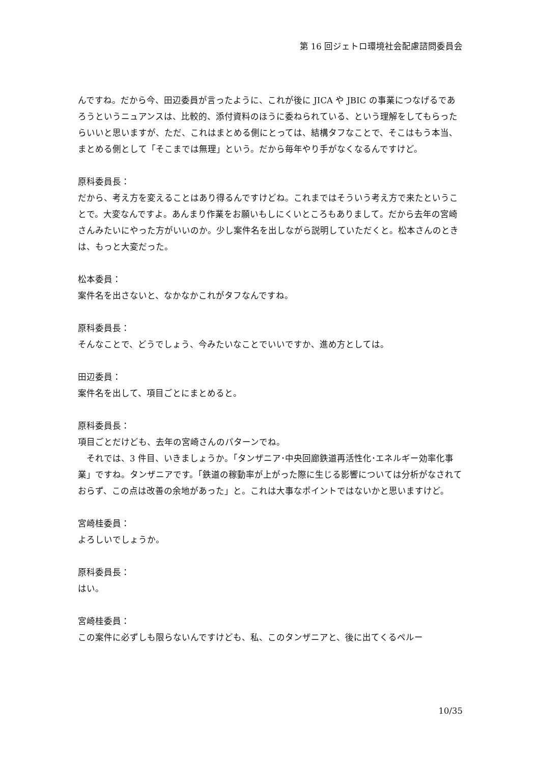第 16 回ジェトロ環境社会配慮諮問委員会
んですね。だから今、田辺委員が言ったように、これが後に JICA や JBIC の事業につなげるであろうというニュアンスは、比較的、添付資料のほうに委ねられている、という理解をしてもらったらいいと思いますが、ただ、これはまとめる側にとっては、結構タフなことで、そこはもう本当、まとめる側として「そこまでは無理」という。だから毎年やり手がなくなるんですけど。
原科委員長：
だから、考え方を変えることはあり得るんですけどね。これまではそういう考え方で来たということで。大変なんですよ。あんまり作業をお願いもしにくいところもありまして。だから去年の宮崎さんみたいにやった方がいいのか。少し案件名を出しながら説明していただくと。松本さんのときは、もっと大変だった。
松本委員：
案件名を出さないと、なかなかこれがタフなんですね。
原科委員長：
そんなことで、どうでしょう、今みたいなことでいいですか、進め方としては。
田辺委員：
案件名を出して、項目ごとにまとめると。
原科委員長：
項目ごとだけども、去年の宮崎さんのパターンでね。
　それでは、3 件目、いきましょうか。「タンザニア･中央回廊鉄道再活性化･エネルギー効率化事業」ですね。タンザニアです。「鉄道の稼動率が上がった際に生じる影響については分析がなされておらず、この点は改善の余地があった」と。これは大事なポイントではないかと思いますけど。
宮崎桂委員：
よろしいでしょうか。
原科委員長：
はい。
宮崎桂委員：
この案件に必ずしも限らないんですけども、私、このタンザニアと、後に出てくるペルー
10/35